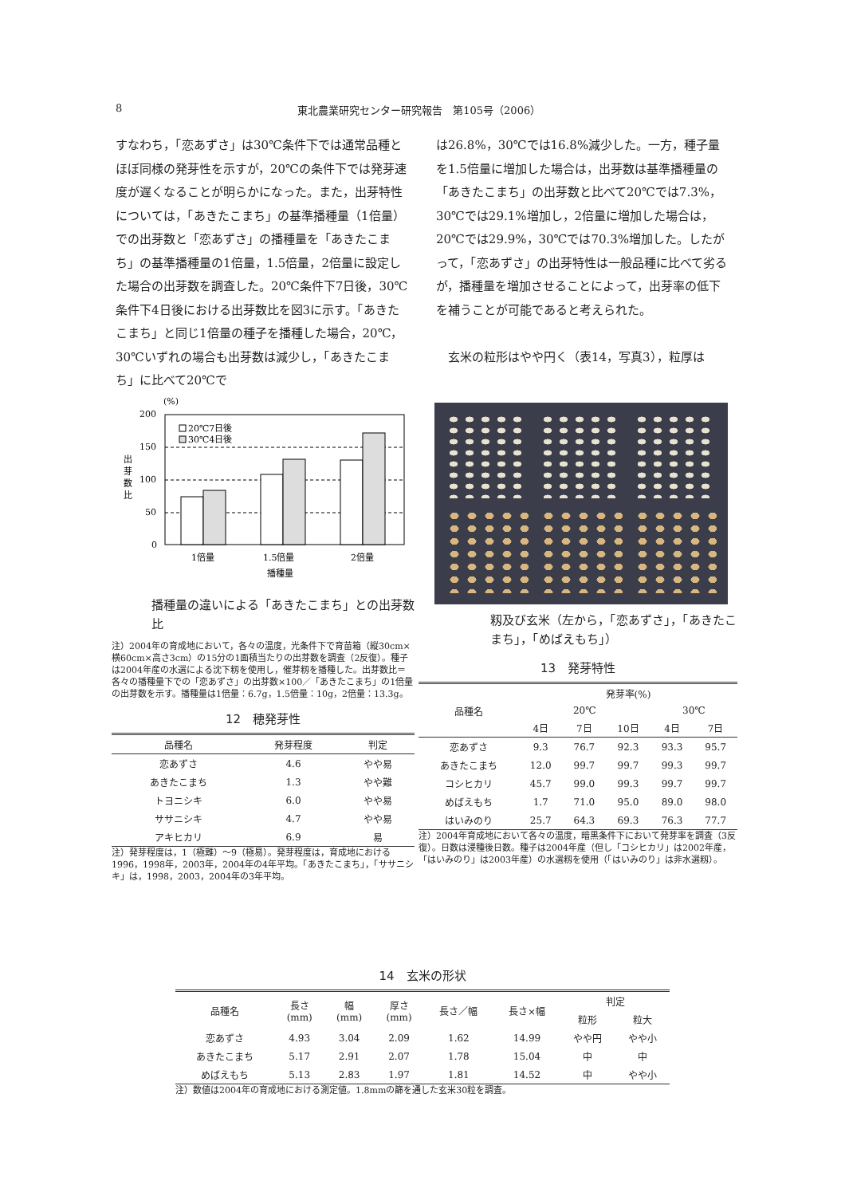8 東北農業研究センター研究報告　第105号（2006）
すなわち，「恋あずさ」は30℃条件下では通常品種とほぼ同様の発芽性を示すが，20℃の条件下では発芽速度が遅くなることが明らかになった。また，出芽特性については，「あきたこまち」の基準播種量（1倍量）での出芽数と「恋あずさ」の播種量を「あきたこまち」の基準播種量の1倍量，1.5倍量，2倍量に設定した場合の出芽数を調査した。20℃条件下7日後，30℃条件下4日後における出芽数比を図3に示す。「あきたこまち」と同じ1倍量の種子を播種した場合，20℃，30℃いずれの場合も出芽数は減少し，「あきたこまち」に比べて20℃で
は26.8%，30℃では16.8%減少した。一方，種子量を1.5倍量に増加した場合は，出芽数は基準播種量の「あきたこまち」の出芽数と比べて20℃では7.3%，30℃では29.1%増加し，2倍量に増加した場合は，20℃では29.9%，30℃では70.3%増加した。したがって，「恋あずさ」の出芽特性は一般品種に比べて劣るが，播種量を増加させることによって，出芽率の低下を補うことが可能であると考えられた。
　玄米の粒形はやや円く（表14，写真3），粒厚は
(%)
200
150
100
50
0
出
芽
数
比
20℃7日後
30℃4日後
1倍量
1.5倍量
2倍量
播種量
播種量の違いによる「あきたこまち」との出芽数比
注）2004年の育成地において，各々の温度，光条件下で育苗箱（縦30cm×横60cm×高さ3cm）の15分の1面積当たりの出芽数を調査（2反復）。種子は2004年産の水選による沈下籾を使用し，催芽籾を播種した。出芽数比＝各々の播種量下での「恋あずさ」の出芽数×100／「あきたこまち」の1倍量の出芽数を示す。播種量は1倍量：6.7g，1.5倍量：10g，2倍量：13.3g。
12　穂発芽性
| 品種名 | 発芽程度 | 判定 |
| --- | --- | --- |
| 恋あずさ | 4.6 | やや易 |
| あきたこまち | 1.3 | やや難 |
| トヨニシキ | 6.0 | やや易 |
| ササニシキ | 4.7 | やや易 |
| アキヒカリ | 6.9 | 易 |
注）発芽程度は，1（極難）～9（極易）。発芽程度は，育成地における1996，1998年，2003年，2004年の4年平均。「あきたこまち」，「ササニシキ」は，1998，2003，2004年の3年平均。
籾及び玄米（左から，「恋あずさ」，「あきたこまち」，「めばえもち」）
13　発芽特性
| 品種名 | 発芽率(%) | | | | |
| --- | --- | --- | --- | --- | --- |
| | 20℃ | | | 30℃ | |
| | 4日 | 7日 | 10日 | 4日 | 7日 |
| 恋あずさ | 9.3 | 76.7 | 92.3 | 93.3 | 95.7 |
| あきたこまち | 12.0 | 99.7 | 99.7 | 99.3 | 99.7 |
| コシヒカリ | 45.7 | 99.0 | 99.3 | 99.7 | 99.7 |
| めばえもち | 1.7 | 71.0 | 95.0 | 89.0 | 98.0 |
| はいみのり | 25.7 | 64.3 | 69.3 | 76.3 | 77.7 |
注）2004年育成地において各々の温度，暗黒条件下において発芽率を調査（3反復）。日数は浸種後日数。種子は2004年産（但し「コシヒカリ」は2002年産，「はいみのり」は2003年産）の水選籾を使用（「はいみのり」は非水選籾）。
14　玄米の形状
| 品種名 | 長さ (mm) | 幅 (mm) | 厚さ (mm) | 長さ／幅 | 長さ×幅 | 判定 | |
| --- | --- | --- | --- | --- | --- | --- | --- |
| | | | | | | 粒形 | 粒大 |
| 恋あずさ | 4.93 | 3.04 | 2.09 | 1.62 | 14.99 | やや円 | やや小 |
| あきたこまち | 5.17 | 2.91 | 2.07 | 1.78 | 15.04 | 中 | 中 |
| めばえもち | 5.13 | 2.83 | 1.97 | 1.81 | 14.52 | 中 | やや小 |
注）数値は2004年の育成地における測定値。1.8mmの篩を通した玄米30粒を調査。